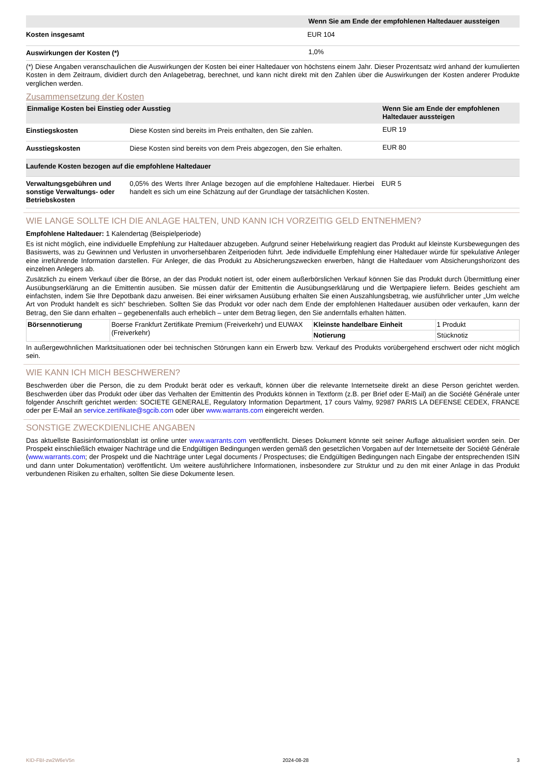| | Wenn Sie am Ende der empfohlenen Haltedauer aussteigen |
| --- | --- |
| Kosten insgesamt | EUR 104 |
| Auswirkungen der Kosten (*) | 1,0% |
(*) Diese Angaben veranschaulichen die Auswirkungen der Kosten bei einer Haltedauer von höchstens einem Jahr. Dieser Prozentsatz wird anhand der kumulierten Kosten in dem Zeitraum, dividiert durch den Anlagebetrag, berechnet, und kann nicht direkt mit den Zahlen über die Auswirkungen der Kosten anderer Produkte verglichen werden.
Zusammensetzung der Kosten
| Einmalige Kosten bei Einstieg oder Ausstieg | | Wenn Sie am Ende der empfohlenen Haltedauer aussteigen |
| --- | --- | --- |
| Einstiegskosten | Diese Kosten sind bereits im Preis enthalten, den Sie zahlen. | EUR 19 |
| Ausstiegskosten | Diese Kosten sind bereits von dem Preis abgezogen, den Sie erhalten. | EUR 80 |
| Laufende Kosten bezogen auf die empfohlene Haltedauer | | |
| Verwaltungsgebühren und sonstige Verwaltungs- oder Betriebskosten | 0,05% des Werts Ihrer Anlage bezogen auf die empfohlene Haltedauer. Hierbei handelt es sich um eine Schätzung auf der Grundlage der tatsächlichen Kosten. | EUR 5 |
WIE LANGE SOLLTE ICH DIE ANLAGE HALTEN, UND KANN ICH VORZEITIG GELD ENTNEHMEN?
Empfohlene Haltedauer: 1 Kalendertag (Beispielperiode)
Es ist nicht möglich, eine individuelle Empfehlung zur Haltedauer abzugeben. Aufgrund seiner Hebelwirkung reagiert das Produkt auf kleinste Kursbewegungen des Basiswerts, was zu Gewinnen und Verlusten in unvorhersehbaren Zeitperioden führt. Jede individuelle Empfehlung einer Haltedauer würde für spekulative Anleger eine irreführende Information darstellen. Für Anleger, die das Produkt zu Absicherungszwecken erwerben, hängt die Haltedauer vom Absicherungshorizont des einzelnen Anlegers ab.
Zusätzlich zu einem Verkauf über die Börse, an der das Produkt notiert ist, oder einem außerbörslichen Verkauf können Sie das Produkt durch Übermittlung einer Ausübungserklärung an die Emittentin ausüben. Sie müssen dafür der Emittentin die Ausübungserklärung und die Wertpapiere liefern. Beides geschieht am einfachsten, indem Sie Ihre Depotbank dazu anweisen. Bei einer wirksamen Ausübung erhalten Sie einen Auszahlungsbetrag, wie ausführlicher unter „Um welche Art von Produkt handelt es sich“ beschrieben. Sollten Sie das Produkt vor oder nach dem Ende der empfohlenen Haltedauer ausüben oder verkaufen, kann der Betrag, den Sie dann erhalten – gegebenenfalls auch erheblich – unter dem Betrag liegen, den Sie andernfalls erhalten hätten.
| Börsennotierung | Boerse Frankfurt Zertifikate Premium (Freiverkehr) und EUWAX (Freiverkehr) | Kleinste handelbare Einheit | 1 Produkt |
| | | Notierung | Stücknotiz |
In außergewöhnlichen Marktsituationen oder bei technischen Störungen kann ein Erwerb bzw. Verkauf des Produkts vorübergehend erschwert oder nicht möglich sein.
WIE KANN ICH MICH BESCHWEREN?
Beschwerden über die Person, die zu dem Produkt berät oder es verkauft, können über die relevante Internetseite direkt an diese Person gerichtet werden. Beschwerden über das Produkt oder über das Verhalten der Emittentin des Produkts können in Textform (z.B. per Brief oder E-Mail) an die Société Générale unter folgender Anschrift gerichtet werden: SOCIETE GENERALE, Regulatory Information Department, 17 cours Valmy, 92987 PARIS LA DEFENSE CEDEX, FRANCE oder per E-Mail an service.zertifikate@sgcib.com oder über www.warrants.com eingereicht werden.
SONSTIGE ZWECKDIENLICHE ANGABEN
Das aktuellste Basisinformationsblatt ist online unter www.warrants.com veröffentlicht. Dieses Dokument könnte seit seiner Auflage aktualisiert worden sein. Der Prospekt einschließlich etwaiger Nachträge und die Endgültigen Bedingungen werden gemäß den gesetzlichen Vorgaben auf der Internetseite der Société Générale (www.warrants.com; der Prospekt und die Nachträge unter Legal documents / Prospectuses; die Endgültigen Bedingungen nach Eingabe der entsprechenden ISIN und dann unter Dokumentation) veröffentlicht. Um weitere ausführlichere Informationen, insbesondere zur Struktur und zu den mit einer Anlage in das Produkt verbundenen Risiken zu erhalten, sollten Sie diese Dokumente lesen.
KID-FBI-zw2W6eV5n 2024-08-28 3